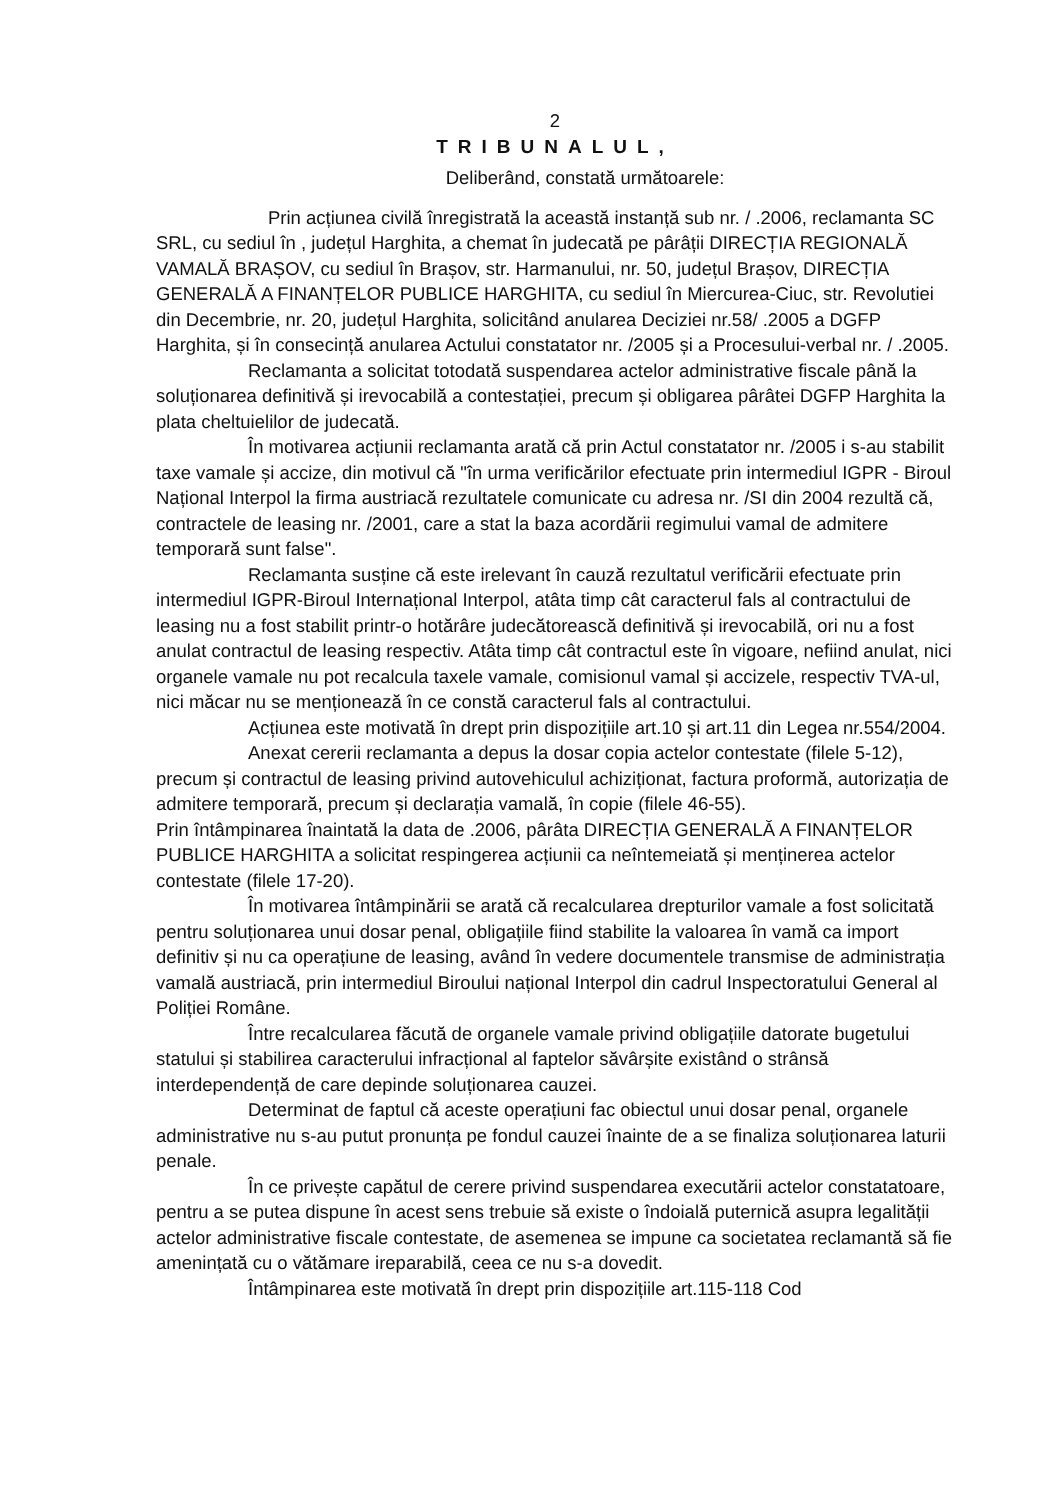2
TRIBUNALUL,
Deliberând, constată următoarele:
Prin acțiunea civilă înregistrată la această instanță sub nr. / .2006, reclamanta SC SRL, cu sediul în , județul Harghita, a chemat în judecată pe pârâții DIRECȚIA REGIONALĂ VAMALĂ BRAȘOV, cu sediul în Brașov, str. Harmanului, nr. 50, județul Brașov, DIRECȚIA GENERALĂ A FINANȚELOR PUBLICE HARGHITA, cu sediul în Miercurea-Ciuc, str. Revolutiei din Decembrie, nr. 20, județul Harghita, solicitând anularea Deciziei nr.58/ .2005 a DGFP Harghita, și în consecință anularea Actului constatator nr. /2005 și a Procesului-verbal nr. / .2005.
Reclamanta a solicitat totodată suspendarea actelor administrative fiscale până la soluționarea definitivă și irevocabilă a contestației, precum și obligarea pârâtei DGFP Harghita la plata cheltuielilor de judecată.
În motivarea acțiunii reclamanta arată că prin Actul constatator nr. /2005 i s-au stabilit taxe vamale și accize, din motivul că "în urma verificărilor efectuate prin intermediul IGPR - Biroul Național Interpol la firma austriacă rezultatele comunicate cu adresa nr. /SI din 2004 rezultă că, contractele de leasing nr. /2001, care a stat la baza acordării regimului vamal de admitere temporară sunt false".
Reclamanta susține că este irelevant în cauză rezultatul verificării efectuate prin intermediul IGPR-Biroul Internațional Interpol, atâta timp cât caracterul fals al contractului de leasing nu a fost stabilit printr-o hotărâre judecătorească definitivă și irevocabilă, ori nu a fost anulat contractul de leasing respectiv. Atâta timp cât contractul este în vigoare, nefiind anulat, nici organele vamale nu pot recalcula taxele vamale, comisionul vamal și accizele, respectiv TVA-ul, nici măcar nu se menționează în ce constă caracterul fals al contractului.
Acțiunea este motivată în drept prin dispozițiile art.10 și art.11 din Legea nr.554/2004.
Anexat cererii reclamanta a depus la dosar copia actelor contestate (filele 5-12), precum și contractul de leasing privind autovehiculul achiziționat, factura proformă, autorizația de admitere temporară, precum și declarația vamală, în copie (filele 46-55).
Prin întâmpinarea înaintată la data de .2006, pârâta DIRECȚIA GENERALĂ A FINANȚELOR PUBLICE HARGHITA a solicitat respingerea acțiunii ca neîntemeiată și menținerea actelor contestate (filele 17-20).
În motivarea întâmpinării se arată că recalcularea drepturilor vamale a fost solicitată pentru soluționarea unui dosar penal, obligațiile fiind stabilite la valoarea în vamă ca import definitiv și nu ca operațiune de leasing, având în vedere documentele transmise de administrația vamală austriacă, prin intermediul Biroului național Interpol din cadrul Inspectoratului General al Poliției Române.
Între recalcularea făcută de organele vamale privind obligațiile datorate bugetului statului și stabilirea caracterului infracțional al faptelor săvârșite existând o strânsă interdependență de care depinde soluționarea cauzei.
Determinat de faptul că aceste operațiuni fac obiectul unui dosar penal, organele administrative nu s-au putut pronunța pe fondul cauzei înainte de a se finaliza soluționarea laturii penale.
În ce privește capătul de cerere privind suspendarea executării actelor constatatoare, pentru a se putea dispune în acest sens trebuie să existe o îndoială puternică asupra legalității actelor administrative fiscale contestate, de asemenea se impune ca societatea reclamantă să fie amenințată cu o vătămare ireparabilă, ceea ce nu s-a dovedit.
Întâmpinarea este motivată în drept prin dispozițiile art.115-118 Cod